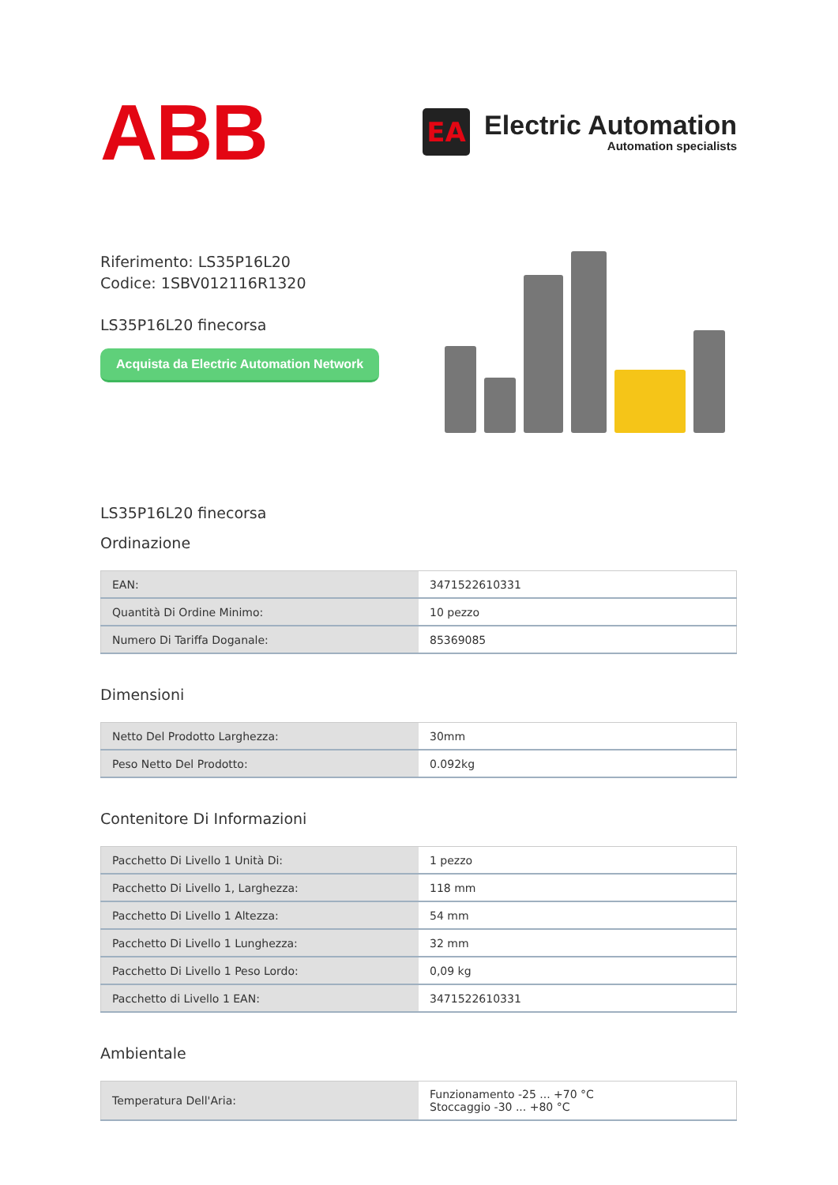ABB
EA
Electric Automation
Automation specialists
Riferimento: LS35P16L20
Codice: 1SBV012116R1320
LS35P16L20 finecorsa
Acquista da Electric Automation Network
LS35P16L20 finecorsa
Ordinazione
| EAN: | 3471522610331 |
| Quantità Di Ordine Minimo: | 10 pezzo |
| Numero Di Tariffa Doganale: | 85369085 |
Dimensioni
| Netto Del Prodotto Larghezza: | 30mm |
| Peso Netto Del Prodotto: | 0.092kg |
Contenitore Di Informazioni
| Pacchetto Di Livello 1 Unità Di: | 1 pezzo |
| Pacchetto Di Livello 1, Larghezza: | 118 mm |
| Pacchetto Di Livello 1 Altezza: | 54 mm |
| Pacchetto Di Livello 1 Lunghezza: | 32 mm |
| Pacchetto Di Livello 1 Peso Lordo: | 0,09 kg |
| Pacchetto di Livello 1 EAN: | 3471522610331 |
Ambientale
| Temperatura Dell'Aria: | Funzionamento -25 ... +70 °C Stoccaggio -30 ... +80 °C |